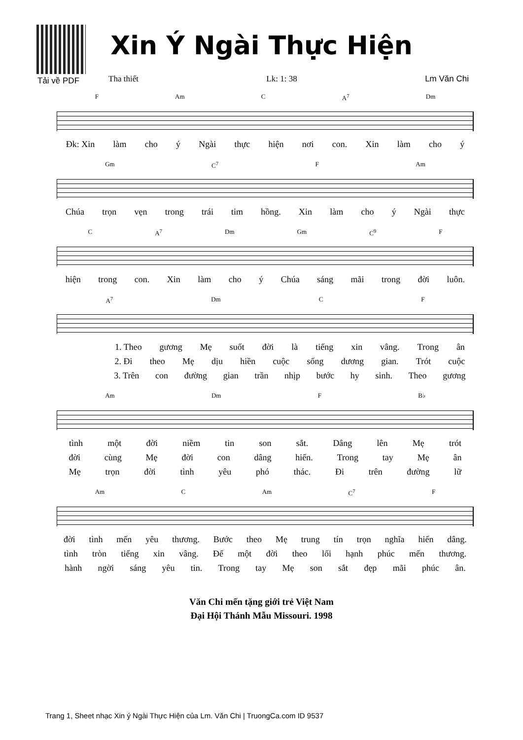Tải về PDF
Xin Ý Ngài Thực Hiện
Tha thiết Lk: 1: 38 Lm Văn Chi
F Am C A<sup>7</sup> Dm
Đk: Xin làm cho ý Ngài thực hiện nơi con. Xin làm cho ý
Gm C<sup>7</sup> F Am
Chúa trọn vẹn trong trái tim hồng. Xin làm cho ý Ngài thực
C A<sup>7</sup> Dm Gm C<sup>9</sup> F
hiện trong con. Xin làm cho ý Chúa sáng mãi trong đời luôn.
A<sup>7</sup> Dm C F
1. Theo gương Mẹ suốt đời là tiếng xin vâng. Trong ân
2. Đi theo Mẹ dịu hiền cuộc sống dương gian. Trót cuộc
3. Trên con đường gian trần nhịp bước hy sinh. Theo gương
Am Dm F B♭
tình một đời niềm tin son sắt. Dâng lên Mẹ trót
đời cùng Mẹ đời con dâng hiến. Trong tay Mẹ ân
Mẹ trọn đời tình yêu phó thác. Đi trên đường lữ
Am C Am C<sup>7</sup> F
đời tình mến yêu thương. Bước theo Mẹ trung tín trọn nghĩa hiến dâng.
tình tròn tiếng xin vâng. Để một đời theo lối hạnh phúc mến thương.
hành ngời sáng yêu tin. Trong tay Mẹ son sắt đẹp mãi phúc ân.
Văn Chi mến tặng giới trẻ Việt Nam
Đại Hội Thánh Mẫu Missouri. 1998
Trang 1, Sheet nhạc Xin ý Ngài Thực Hiện của Lm. Văn Chi | TruongCa.com ID 9537